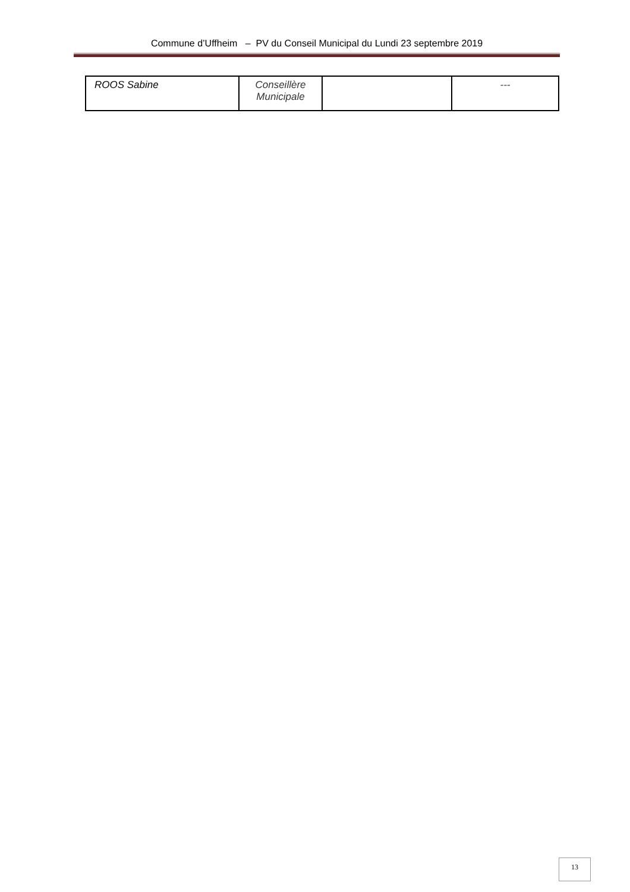Commune d’Uffheim – PV du Conseil Municipal du Lundi 23 septembre 2019
| ROOS Sabine | Conseillère Municipale | | --- |
13